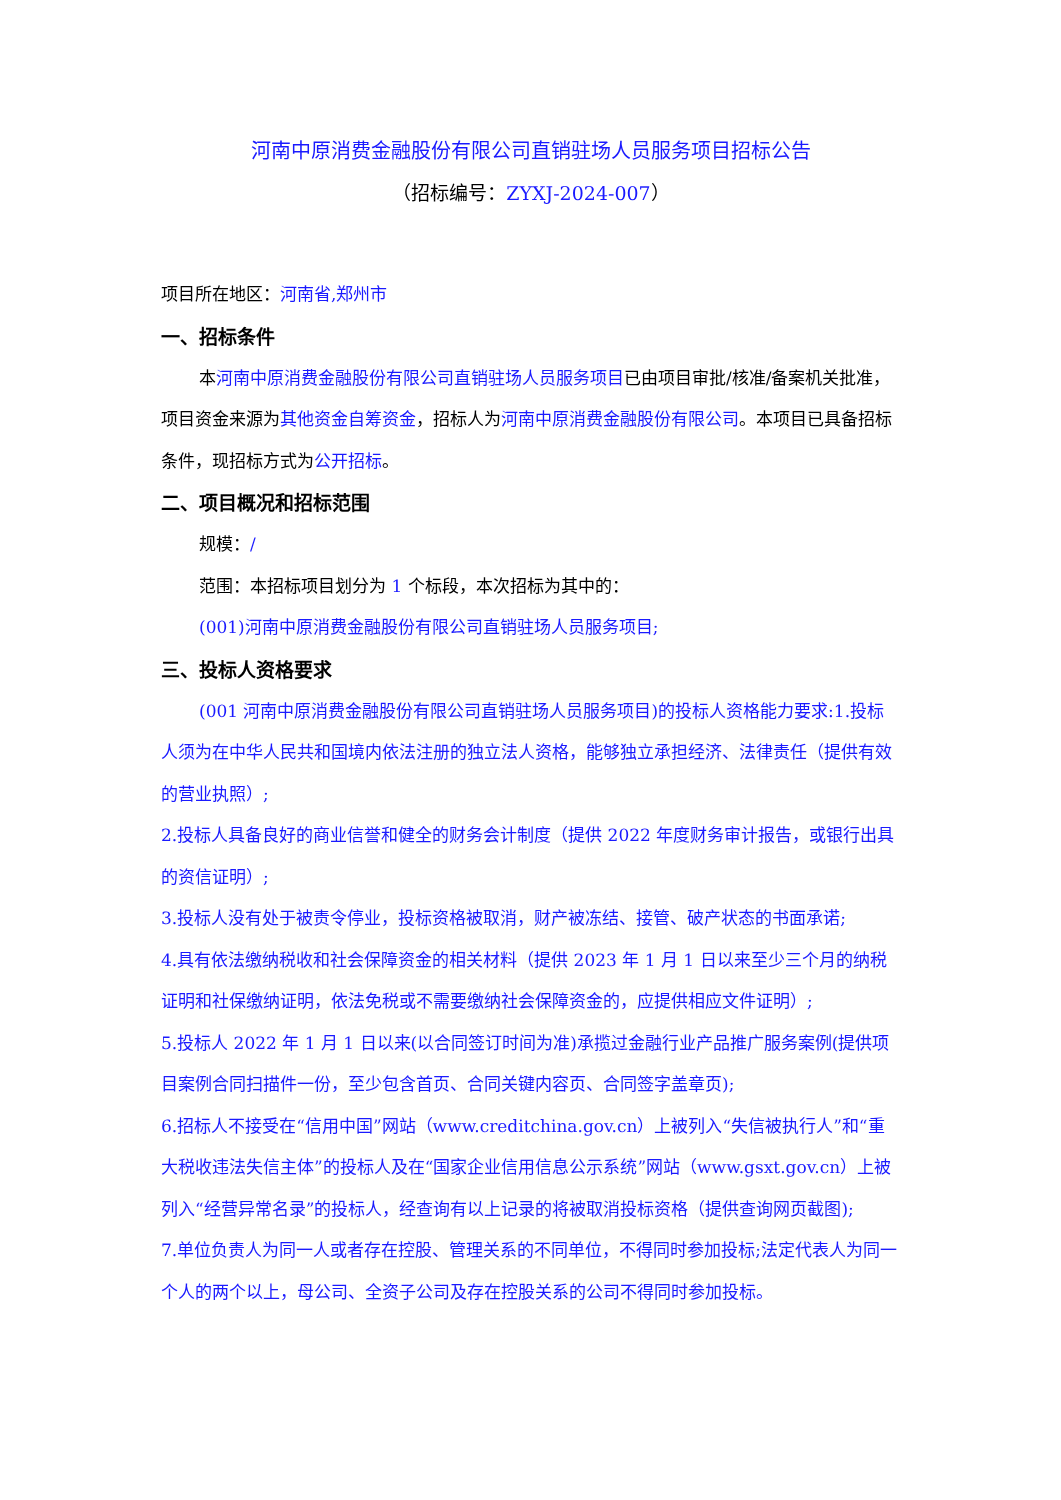河南中原消费金融股份有限公司直销驻场人员服务项目招标公告
（招标编号：ZYXJ-2024-007）
项目所在地区：河南省,郑州市
一、招标条件
本河南中原消费金融股份有限公司直销驻场人员服务项目已由项目审批/核准/备案机关批准，项目资金来源为其他资金自筹资金，招标人为河南中原消费金融股份有限公司。本项目已具备招标条件，现招标方式为公开招标。
二、项目概况和招标范围
规模：/
范围：本招标项目划分为 1 个标段，本次招标为其中的：
(001)河南中原消费金融股份有限公司直销驻场人员服务项目;
三、投标人资格要求
(001 河南中原消费金融股份有限公司直销驻场人员服务项目)的投标人资格能力要求:1.投标人须为在中华人民共和国境内依法注册的独立法人资格，能够独立承担经济、法律责任（提供有效的营业执照）;
2.投标人具备良好的商业信誉和健全的财务会计制度（提供 2022 年度财务审计报告，或银行出具的资信证明）;
3.投标人没有处于被责令停业，投标资格被取消，财产被冻结、接管、破产状态的书面承诺;
4.具有依法缴纳税收和社会保障资金的相关材料（提供 2023 年 1 月 1 日以来至少三个月的纳税证明和社保缴纳证明，依法免税或不需要缴纳社会保障资金的，应提供相应文件证明）;
5.投标人 2022 年 1 月 1 日以来(以合同签订时间为准)承揽过金融行业产品推广服务案例(提供项目案例合同扫描件一份，至少包含首页、合同关键内容页、合同签字盖章页);
6.招标人不接受在“信用中国”网站（www.creditchina.gov.cn）上被列入“失信被执行人”和“重大税收违法失信主体”的投标人及在“国家企业信用信息公示系统”网站（www.gsxt.gov.cn）上被列入“经营异常名录”的投标人，经查询有以上记录的将被取消投标资格（提供查询网页截图);
7.单位负责人为同一人或者存在控股、管理关系的不同单位，不得同时参加投标;法定代表人为同一个人的两个以上，母公司、全资子公司及存在控股关系的公司不得同时参加投标。